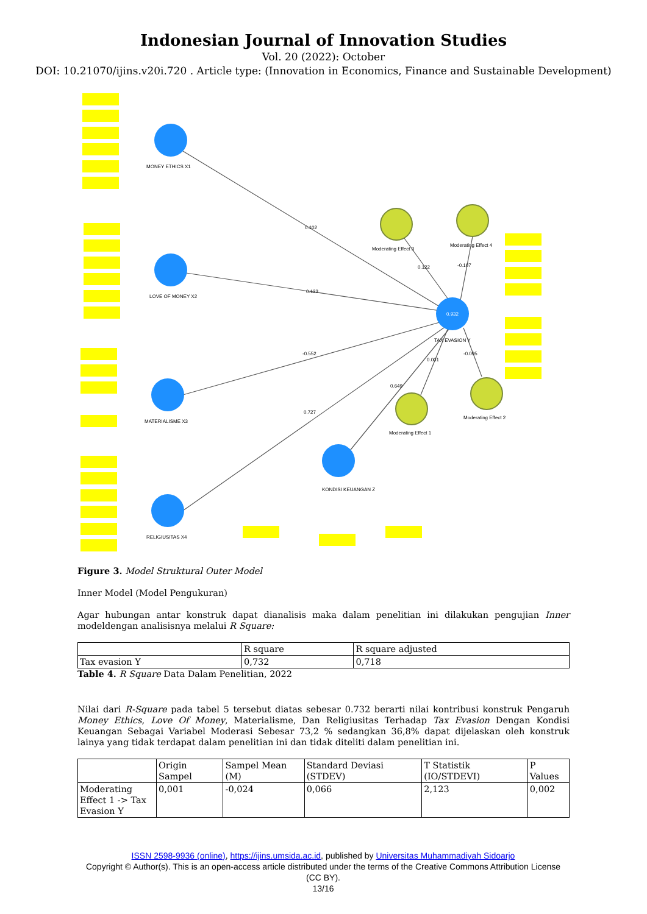Indonesian Journal of Innovation Studies
Vol. 20 (2022): October
DOI: 10.21070/ijins.v20i.720 . Article type: (Innovation in Economics, Finance and Sustainable Development)
MONEY ETHICS X1
LOVE OF MONEY X2
MATERIALISME X3
RELIGIUSITAS X4
KONDISI KEUANGAN Z
TAX EVASION Y
0.932
0.102
0.133
-0.552
0.727
0.649
0.122
-0.107
0.001
-0.095
Moderating Effect 3
Moderating Effect 4
Moderating Effect 1
Moderating Effect 2
Figure 3. Model Struktural Outer Model
Inner Model (Model Pengukuran)
Agar hubungan antar konstruk dapat dianalisis maka dalam penelitian ini dilakukan pengujian Inner modeldengan analisisnya melalui R Square:
| | R square | R square adjusted |
| --- | --- | --- |
| Tax evasion Y | 0,732 | 0,718 |
Table 4. R Square Data Dalam Penelitian, 2022
Nilai dari R-Square pada tabel 5 tersebut diatas sebesar 0.732 berarti nilai kontribusi konstruk Pengaruh Money Ethics, Love Of Money, Materialisme, Dan Religiusitas Terhadap Tax Evasion Dengan Kondisi Keuangan Sebagai Variabel Moderasi Sebesar 73,2 % sedangkan 36,8% dapat dijelaskan oleh konstruk lainya yang tidak terdapat dalam penelitian ini dan tidak diteliti dalam penelitian ini.
| | Origin Sampel | Sampel Mean (M) | Standard Deviasi (STDEV) | T Statistik (IO/STDEVI) | P Values |
| --- | --- | --- | --- | --- | --- |
| Moderating Effect 1 -> Tax Evasion Y | 0,001 | -0,024 | 0,066 | 2,123 | 0,002 |
ISSN 2598-9936 (online), https://ijins.umsida.ac.id, published by Universitas Muhammadiyah Sidoarjo
Copyright © Author(s). This is an open-access article distributed under the terms of the Creative Commons Attribution License (CC BY).
13/16